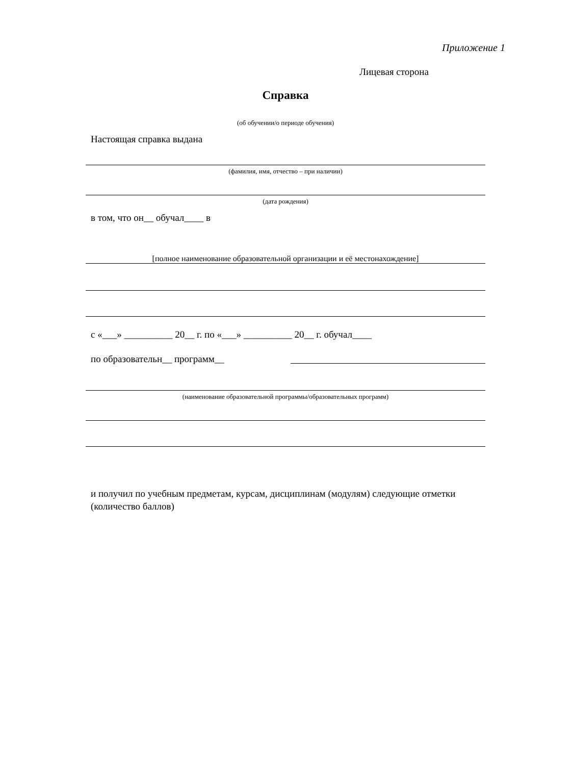Приложение 1
Лицевая сторона
Справка
(об обучении/о периоде обучения)
Настоящая справка выдана
(фамилия, имя, отчество – при наличии)
(дата рождения)
в том, что он__ обучал____ в
[полное наименование образовательной организации и её местонахождение]
с «___» __________ 20__ г. по «___» __________ 20__ г. обучал____
по образовательн__ программ__
(наименование образовательной программы/образовательных программ)
и получил по учебным предметам, курсам, дисциплинам (модулям) следующие отметки (количество баллов)